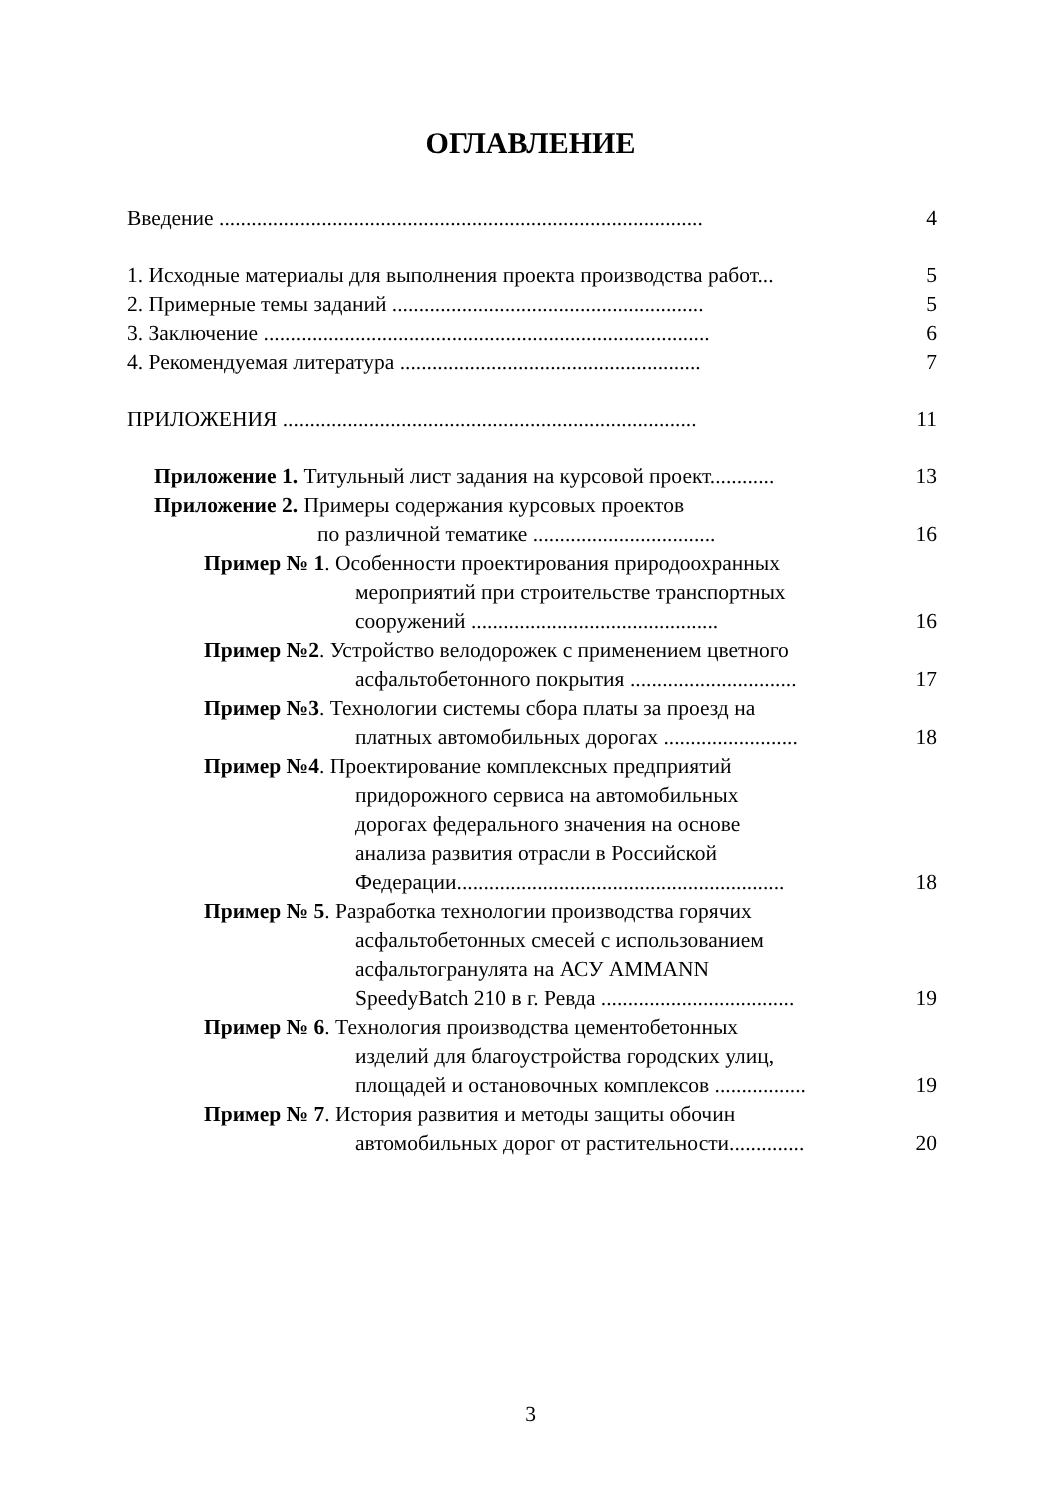ОГЛАВЛЕНИЕ
Введение .......................................................................................... 4
1. Исходные материалы для выполнения проекта производства работ... 5
2. Примерные темы заданий .......................................................... 5
3. Заключение ................................................................................... 6
4. Рекомендуемая литература ........................................................ 7
ПРИЛОЖЕНИЯ ............................................................................. 11
Приложение 1. Титульный лист задания на курсовой проект............ 13
Приложение 2. Примеры содержания курсовых проектов
по различной тематике .................................. 16
Пример № 1. Особенности проектирования природоохранных
мероприятий при строительстве транспортных
сооружений .............................................. 16
Пример №2. Устройство велодорожек с применением цветного
асфальтобетонного покрытия ............................... 17
Пример №3. Технологии системы сбора платы за проезд на
платных автомобильных дорогах ......................... 18
Пример №4. Проектирование комплексных предприятий
придорожного сервиса на автомобильных
дорогах федерального значения на основе
анализа развития отрасли в Российской
Федерации............................................................. 18
Пример № 5. Разработка технологии производства горячих
асфальтобетонных смесей с использованием
асфальтогранулята на АСУ AMMANN
SpeedyBatch 210 в г. Ревда .................................... 19
Пример № 6. Технология производства цементобетонных
изделий для благоустройства городских улиц,
площадей и остановочных комплексов ................. 19
Пример № 7. История развития и методы защиты обочин
автомобильных дорог от растительности.............. 20
3